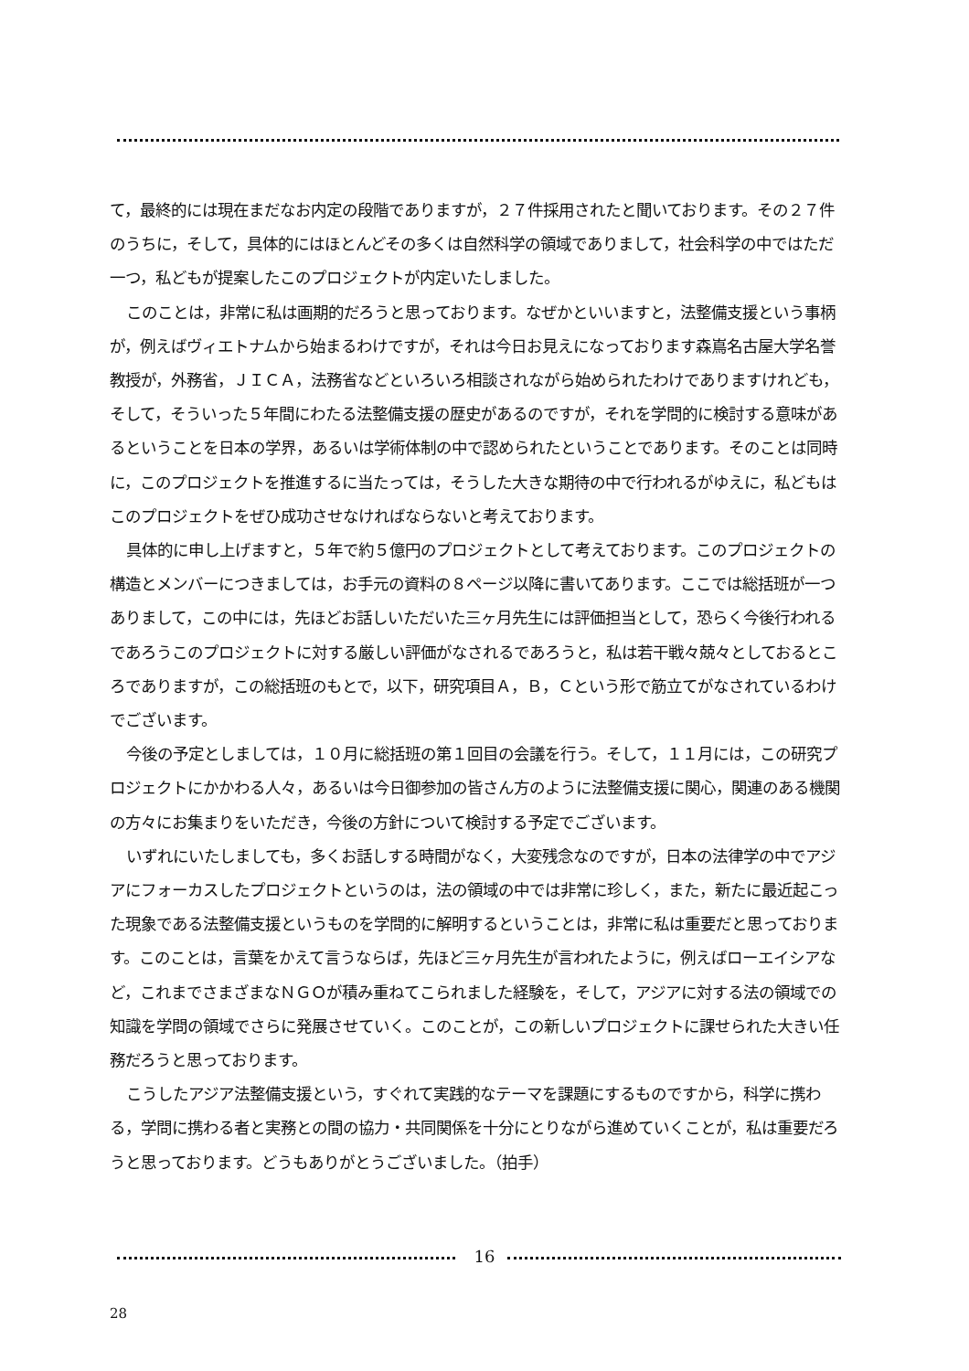て，最終的には現在まだなお内定の段階でありますが，２７件採用されたと聞いております。その２７件のうちに，そして，具体的にはほとんどその多くは自然科学の領域でありまして，社会科学の中ではただ一つ，私どもが提案したこのプロジェクトが内定いたしました。
このことは，非常に私は画期的だろうと思っております。なぜかといいますと，法整備支援という事柄が，例えばヴィエトナムから始まるわけですが，それは今日お見えになっております森嶌名古屋大学名誉教授が，外務省，ＪＩＣＡ，法務省などといろいろ相談されながら始められたわけでありますけれども，そして，そういった５年間にわたる法整備支援の歴史があるのですが，それを学問的に検討する意味があるということを日本の学界，あるいは学術体制の中で認められたということであります。そのことは同時に，このプロジェクトを推進するに当たっては，そうした大きな期待の中で行われるがゆえに，私どもはこのプロジェクトをぜひ成功させなければならないと考えております。
具体的に申し上げますと，５年で約５億円のプロジェクトとして考えております。このプロジェクトの構造とメンバーにつきましては，お手元の資料の８ページ以降に書いてあります。ここでは総括班が一つありまして，この中には，先ほどお話しいただいた三ヶ月先生には評価担当として，恐らく今後行われるであろうこのプロジェクトに対する厳しい評価がなされるであろうと，私は若干戦々兢々としておるところでありますが，この総括班のもとで，以下，研究項目Ａ，Ｂ，Ｃという形で筋立てがなされているわけでございます。
今後の予定としましては，１０月に総括班の第１回目の会議を行う。そして，１１月には，この研究プロジェクトにかかわる人々，あるいは今日御参加の皆さん方のように法整備支援に関心，関連のある機関の方々にお集まりをいただき，今後の方針について検討する予定でございます。
いずれにいたしましても，多くお話しする時間がなく，大変残念なのですが，日本の法律学の中でアジアにフォーカスしたプロジェクトというのは，法の領域の中では非常に珍しく，また，新たに最近起こった現象である法整備支援というものを学問的に解明するということは，非常に私は重要だと思っております。このことは，言葉をかえて言うならば，先ほど三ヶ月先生が言われたように，例えばローエイシアなど，これまでさまざまなＮＧＯが積み重ねてこられました経験を，そして，アジアに対する法の領域での知識を学問の領域でさらに発展させていく。このことが，この新しいプロジェクトに課せられた大きい任務だろうと思っております。
こうしたアジア法整備支援という，すぐれて実践的なテーマを課題にするものですから，科学に携わる，学問に携わる者と実務との間の協力・共同関係を十分にとりながら進めていくことが，私は重要だろうと思っております。どうもありがとうございました。（拍手）
16
28